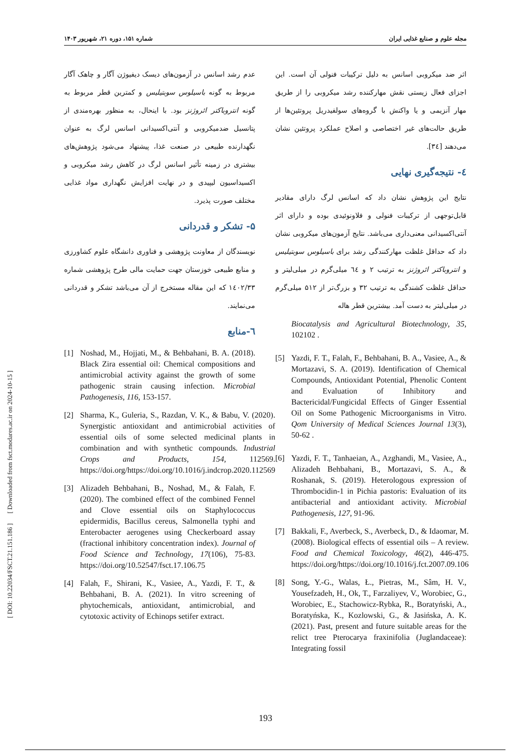مجله علوم و صنایع غذایی ایران شماره ۱۵۱، دوره ۲۱، شهریور ۱۴۰۳
[ DOI: 10.22034/FSCT.21.151.186 ] [ Downloaded from fsct.modares.ac.ir on 2024-10-15 ]
اثر ضد میکروبی اسانس به دلیل ترکیبات فنولی آن است. این اجزای فعال زیستی نقش مهارکننده رشد میکروبی را از طریق مهار آنزیمی و یا واکنش با گروه‌های سولفیدریل پروتئین‌ها از طریق حالت‌های غیر اختصاصی و اصلاح عملکرد پروتئین نشان می‌دهند [۳٤].
٤- نتیجه‌گیری نهایی
نتایج این پژوهش نشان داد که اسانس لرگ دارای مقادیر قابل‌توجهی از ترکیبات فنولی و فلاونوئیدی بوده و دارای اثر آنتی‌اکسیدانی معنی‌داری می‌باشد. نتایج آزمون‌های میکروبی نشان داد که حداقل غلظت مهارکنندگی رشد برای باسیلوس سوبتیلیس و انتروباکتر ائروژنز به ترتیب ۲ و ٦٤ میلی‌گرم در میلی‌لیتر و حداقل غلظت کشندگی به ترتیب ۳۲ و بزرگ‌تر از ۵۱۲ میلی‌گرم در میلی‌لیتر به دست آمد. بیشترین قطر هاله
Biocatalysis and Agricultural Biotechnology, 35, 102102 .
[5] Yazdi, F. T., Falah, F., Behbahani, B. A., Vasiee, A., & Mortazavi, S. A. (2019). Identification of Chemical Compounds, Antioxidant Potential, Phenolic Content and Evaluation of Inhibitory and Bactericidal/Fungicidal Effects of Ginger Essential Oil on Some Pathogenic Microorganisms in Vitro. Qom University of Medical Sciences Journal 13(3), 50-62 .
[6] Yazdi, F. T., Tanhaeian, A., Azghandi, M., Vasiee, A., Alizadeh Behbahani, B., Mortazavi, S. A., & Roshanak, S. (2019). Heterologous expression of Thrombocidin-1 in Pichia pastoris: Evaluation of its antibacterial and antioxidant activity. Microbial Pathogenesis, 127, 91-96.
[7] Bakkali, F., Averbeck, S., Averbeck, D., & Idaomar, M. (2008). Biological effects of essential oils – A review. Food and Chemical Toxicology, 46(2), 446-475. https://doi.org/https://doi.org/10.1016/j.fct.2007.09.106
[8] Song, Y.-G., Walas, Ł., Pietras, M., Sâm, H. V., Yousefzadeh, H., Ok, T., Farzaliyev, V., Worobiec, G., Worobiec, E., Stachowicz-Rybka, R., Boratyński, A., Boratyńska, K., Kozlowski, G., & Jasińska, A. K. (2021). Past, present and future suitable areas for the relict tree Pterocarya fraxinifolia (Juglandaceae): Integrating fossil
عدم رشد اسانس در آزمون‌های دیسک دیفیوژن آگار و چاهک آگار مربوط به گونه باسیلوس سوبتیلیس و کمترین قطر مربوط به گونه انتروباکتر ائروژنز بود. با اینحال، به منظور بهره‌مندی از پتانسیل ضدمیکروبی و آنتی‌اکسیدانی اسانس لرگ به عنوان نگهدارنده طبیعی در صنعت غذا، پیشنهاد می‌شود پژوهش‌های بیشتری در زمینه تأثیر اسانس لرگ در کاهش رشد میکروبی و اکسیداسیون لیپیدی و در نهایت افزایش نگهداری مواد غذایی مختلف صورت پذیرد.
۵- تشکر و قدردانی
نویسندگان از معاونت پژوهشی و فناوری دانشگاه علوم کشاورزی و منابع طبیعی خوزستان جهت حمایت مالی طرح پژوهشی شماره ۱٤۰۲/۳۳ که این مقاله مستخرج از آن می‌باشد تشکر و قدردانی می‌نمایند.
٦-منابع
[1] Noshad, M., Hojjati, M., & Behbahani, B. A. (2018). Black Zira essential oil: Chemical compositions and antimicrobial activity against the growth of some pathogenic strain causing infection. Microbial Pathogenesis, 116, 153-157.
[2] Sharma, K., Guleria, S., Razdan, V. K., & Babu, V. (2020). Synergistic antioxidant and antimicrobial activities of essential oils of some selected medicinal plants in combination and with synthetic compounds. Industrial Crops and Products, 154, 112569. https://doi.org/https://doi.org/10.1016/j.indcrop.2020.112569
[3] Alizadeh Behbahani, B., Noshad, M., & Falah, F. (2020). The combined effect of the combined Fennel and Clove essential oils on Staphylococcus epidermidis, Bacillus cereus, Salmonella typhi and Enterobacter aerogenes using Checkerboard assay (fractional inhibitory concentration index). Journal of Food Science and Technology, 17(106), 75-83. https://doi.org/10.52547/fsct.17.106.75
[4] Falah, F., Shirani, K., Vasiee, A., Yazdi, F. T., & Behbahani, B. A. (2021). In vitro screening of phytochemicals, antioxidant, antimicrobial, and cytotoxic activity of Echinops setifer extract.
193